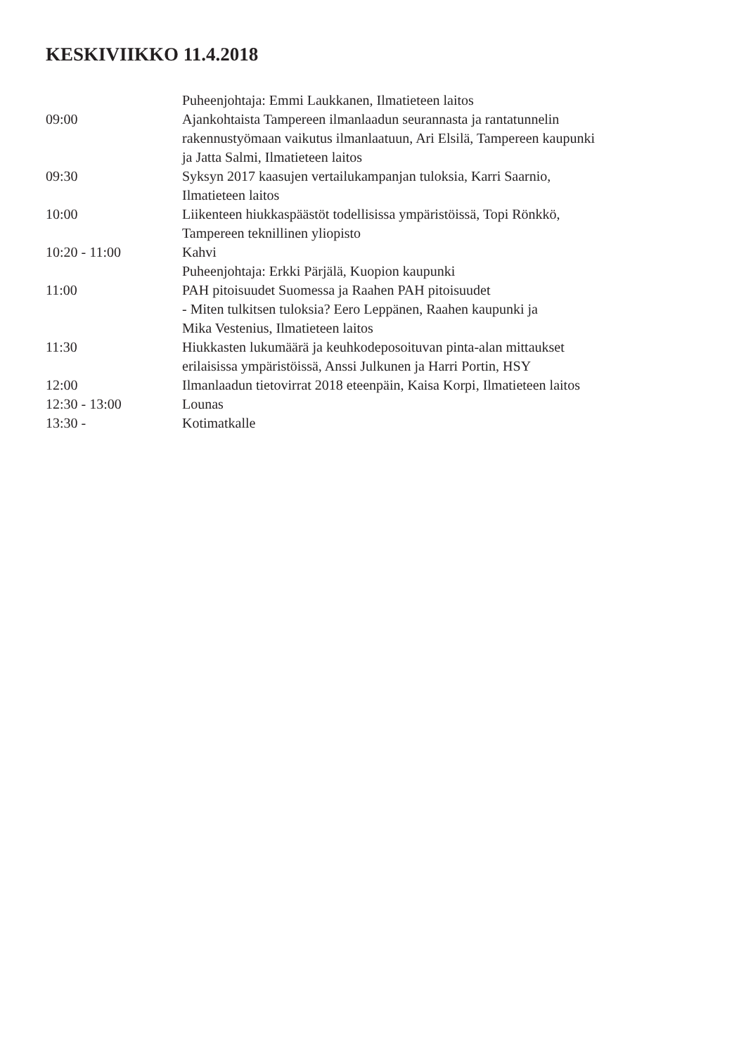KESKIVIIKKO 11.4.2018
Puheenjohtaja: Emmi Laukkanen, Ilmatieteen laitos
09:00 Ajankohtaista Tampereen ilmanlaadun seurannasta ja rantatunnelin
rakennustyömaan vaikutus ilmanlaatuun, Ari Elsilä, Tampereen kaupunki
ja Jatta Salmi, Ilmatieteen laitos
09:30 Syksyn 2017 kaasujen vertailukampanjan tuloksia, Karri Saarnio,
Ilmatieteen laitos
10:00 Liikenteen hiukkaspäästöt todellisissa ympäristöissä, Topi Rönkkö,
Tampereen teknillinen yliopisto
10:20 - 11:00 Kahvi
Puheenjohtaja: Erkki Pärjälä, Kuopion kaupunki
11:00 PAH pitoisuudet Suomessa ja Raahen PAH pitoisuudet
- Miten tulkitsen tuloksia? Eero Leppänen, Raahen kaupunki ja
Mika Vestenius, Ilmatieteen laitos
11:30 Hiukkasten lukumäärä ja keuhkodeposoituvan pinta-alan mittaukset
erilaisissa ympäristöissä, Anssi Julkunen ja Harri Portin, HSY
12:00 Ilmanlaadun tietovirrat 2018 eteenpäin, Kaisa Korpi, Ilmatieteen laitos
12:30 - 13:00 Lounas
13:30 - Kotimatkalle